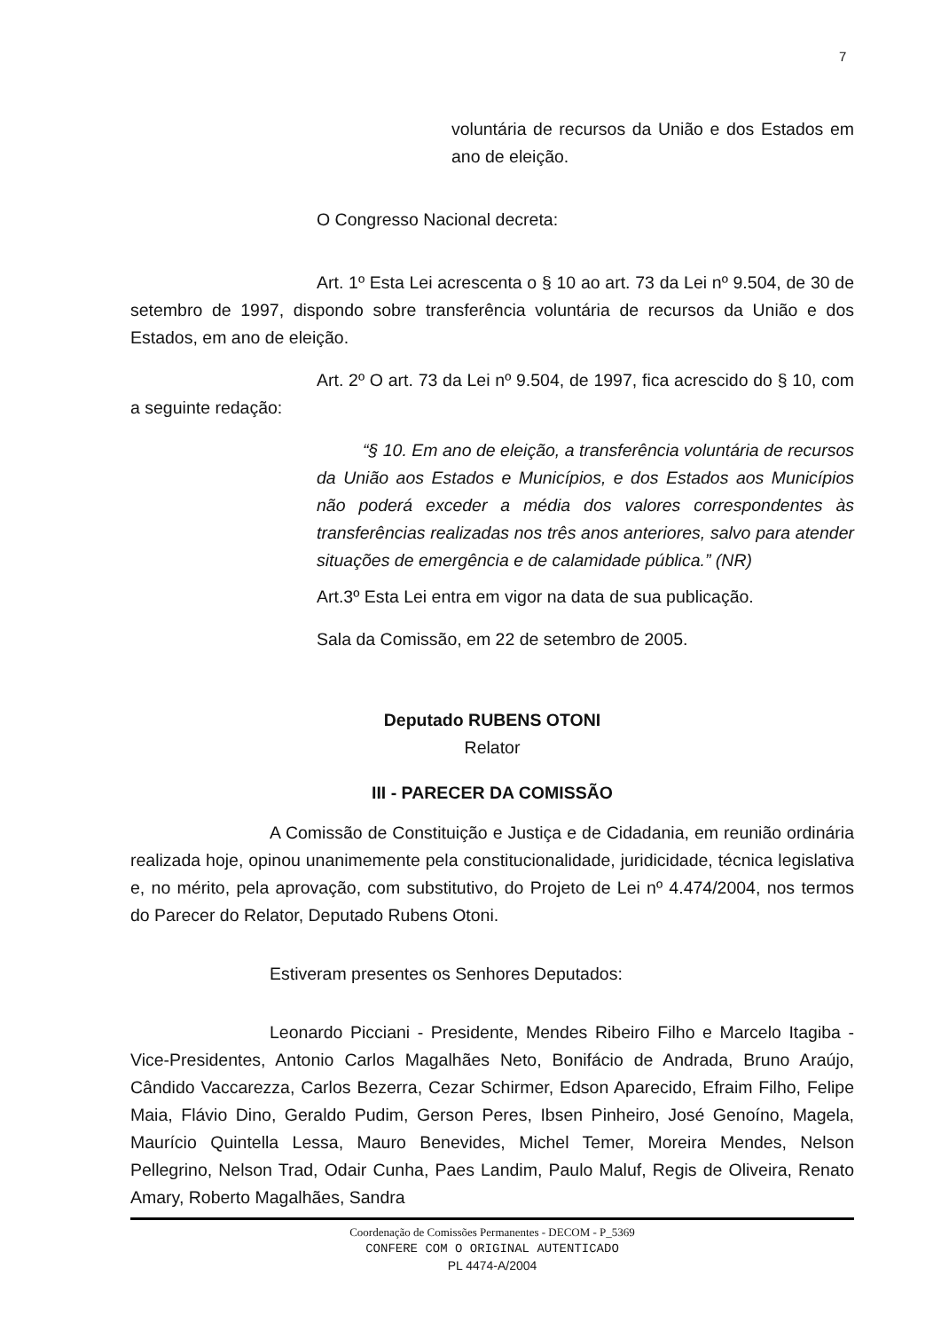7
voluntária de recursos da União e dos Estados em ano de eleição.
O Congresso Nacional decreta:
Art. 1º Esta Lei acrescenta o § 10 ao art. 73 da Lei nº 9.504, de 30 de setembro de 1997, dispondo sobre transferência voluntária de recursos da União e dos Estados, em ano de eleição.
Art. 2º O art. 73 da Lei nº 9.504, de 1997, fica acrescido do § 10, com a seguinte redação:
“§ 10. Em ano de eleição, a transferência voluntária de recursos da União aos Estados e Municípios, e dos Estados aos Municípios não poderá exceder a média dos valores correspondentes às transferências realizadas nos três anos anteriores, salvo para atender situações de emergência e de calamidade pública.” (NR)
Art.3º Esta Lei entra em vigor na data de sua publicação.
Sala da Comissão, em 22 de setembro de 2005.
Deputado RUBENS OTONI
Relator
III - PARECER DA COMISSÃO
A Comissão de Constituição e Justiça e de Cidadania, em reunião ordinária realizada hoje, opinou unanimemente pela constitucionalidade, juridicidade, técnica legislativa e, no mérito, pela aprovação, com substitutivo, do Projeto de Lei nº 4.474/2004, nos termos do Parecer do Relator, Deputado Rubens Otoni.
Estiveram presentes os Senhores Deputados:
Leonardo Picciani - Presidente, Mendes Ribeiro Filho e Marcelo Itagiba - Vice-Presidentes, Antonio Carlos Magalhães Neto, Bonifácio de Andrada, Bruno Araújo, Cândido Vaccarezza, Carlos Bezerra, Cezar Schirmer, Edson Aparecido, Efraim Filho, Felipe Maia, Flávio Dino, Geraldo Pudim, Gerson Peres, Ibsen Pinheiro, José Genoíno, Magela, Maurício Quintella Lessa, Mauro Benevides, Michel Temer, Moreira Mendes, Nelson Pellegrino, Nelson Trad, Odair Cunha, Paes Landim, Paulo Maluf, Regis de Oliveira, Renato Amary, Roberto Magalhães, Sandra
Coordenação de Comissões Permanentes - DECOM - P_5369
CONFERE COM O ORIGINAL AUTENTICADO
PL 4474-A/2004